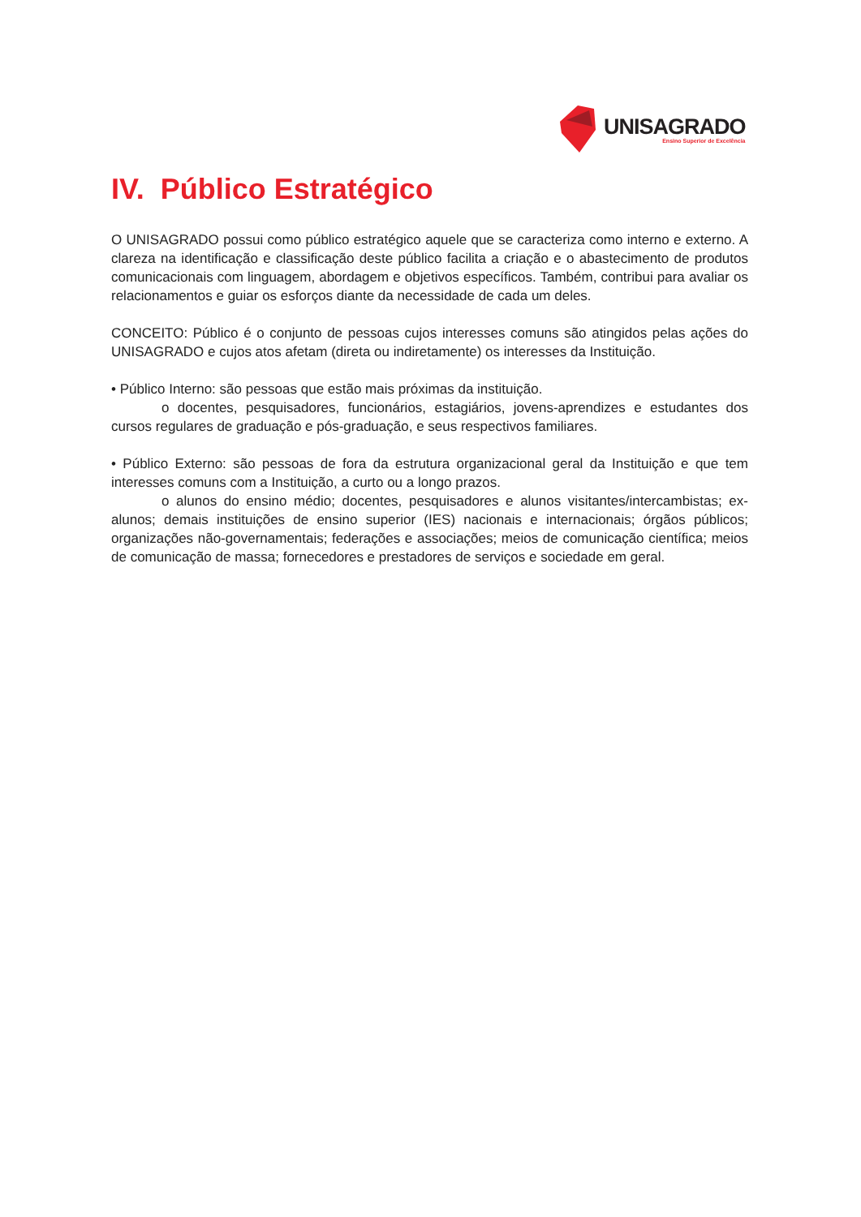UNISAGRADO
Ensino Superior de Excelência
IV. Público Estratégico
O UNISAGRADO possui como público estratégico aquele que se caracteriza como interno e externo. A clareza na identificação e classificação deste público facilita a criação e o abastecimento de produtos comunicacionais com linguagem, abordagem e objetivos específicos. Também, contribui para avaliar os relacionamentos e guiar os esforços diante da necessidade de cada um deles.
CONCEITO: Público é o conjunto de pessoas cujos interesses comuns são atingidos pelas ações do UNISAGRADO e cujos atos afetam (direta ou indiretamente) os interesses da Instituição.
• Público Interno: são pessoas que estão mais próximas da instituição.
o docentes, pesquisadores, funcionários, estagiários, jovens-aprendizes e estudantes dos cursos regulares de graduação e pós-graduação, e seus respectivos familiares.
• Público Externo: são pessoas de fora da estrutura organizacional geral da Instituição e que tem interesses comuns com a Instituição, a curto ou a longo prazos.
o alunos do ensino médio; docentes, pesquisadores e alunos visitantes/intercambistas; ex-alunos; demais instituições de ensino superior (IES) nacionais e internacionais; órgãos públicos; organizações não-governamentais; federações e associações; meios de comunicação científica; meios de comunicação de massa; fornecedores e prestadores de serviços e sociedade em geral.